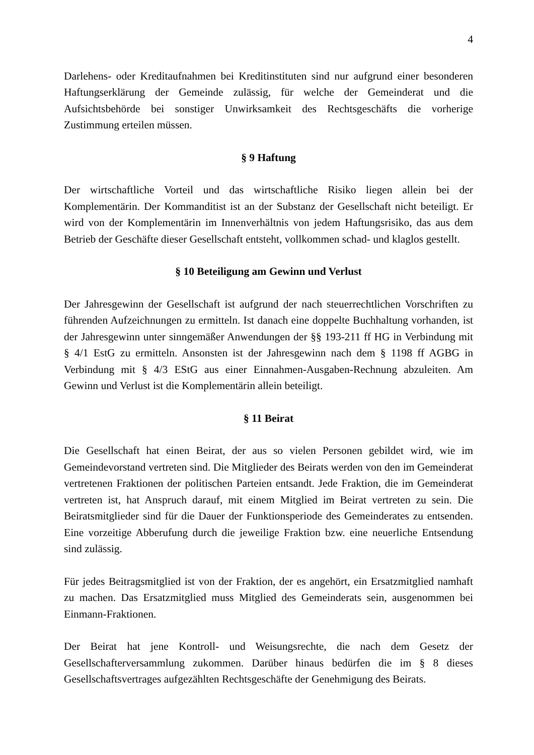4
Darlehens- oder Kreditaufnahmen bei Kreditinstituten sind nur aufgrund einer besonderen Haftungserklärung der Gemeinde zulässig, für welche der Gemeinderat und die Aufsichtsbehörde bei sonstiger Unwirksamkeit des Rechtsgeschäfts die vorherige Zustimmung erteilen müssen.
§ 9 Haftung
Der wirtschaftliche Vorteil und das wirtschaftliche Risiko liegen allein bei der Komplementärin. Der Kommanditist ist an der Substanz der Gesellschaft nicht beteiligt. Er wird von der Komplementärin im Innenverhältnis von jedem Haftungsrisiko, das aus dem Betrieb der Geschäfte dieser Gesellschaft entsteht, vollkommen schad- und klaglos gestellt.
§ 10 Beteiligung am Gewinn und Verlust
Der Jahresgewinn der Gesellschaft ist aufgrund der nach steuerrechtlichen Vorschriften zu führenden Aufzeichnungen zu ermitteln. Ist danach eine doppelte Buchhaltung vorhanden, ist der Jahresgewinn unter sinngemäßer Anwendungen der §§ 193-211 ff HG in Verbindung mit § 4/1 EstG zu ermitteln. Ansonsten ist der Jahresgewinn nach dem § 1198 ff AGBG in Verbindung mit § 4/3 EStG aus einer Einnahmen-Ausgaben-Rechnung abzuleiten. Am Gewinn und Verlust ist die Komplementärin allein beteiligt.
§ 11 Beirat
Die Gesellschaft hat einen Beirat, der aus so vielen Personen gebildet wird, wie im Gemeindevorstand vertreten sind. Die Mitglieder des Beirats werden von den im Gemeinderat vertretenen Fraktionen der politischen Parteien entsandt. Jede Fraktion, die im Gemeinderat vertreten ist, hat Anspruch darauf, mit einem Mitglied im Beirat vertreten zu sein. Die Beiratsmitglieder sind für die Dauer der Funktionsperiode des Gemeinderates zu entsenden. Eine vorzeitige Abberufung durch die jeweilige Fraktion bzw. eine neuerliche Entsendung sind zulässig.
Für jedes Beitragsmitglied ist von der Fraktion, der es angehört, ein Ersatzmitglied namhaft zu machen. Das Ersatzmitglied muss Mitglied des Gemeinderats sein, ausgenommen bei Einmann-Fraktionen.
Der Beirat hat jene Kontroll- und Weisungsrechte, die nach dem Gesetz der Gesellschafterversammlung zukommen. Darüber hinaus bedürfen die im § 8 dieses Gesellschaftsvertrages aufgezählten Rechtsgeschäfte der Genehmigung des Beirats.